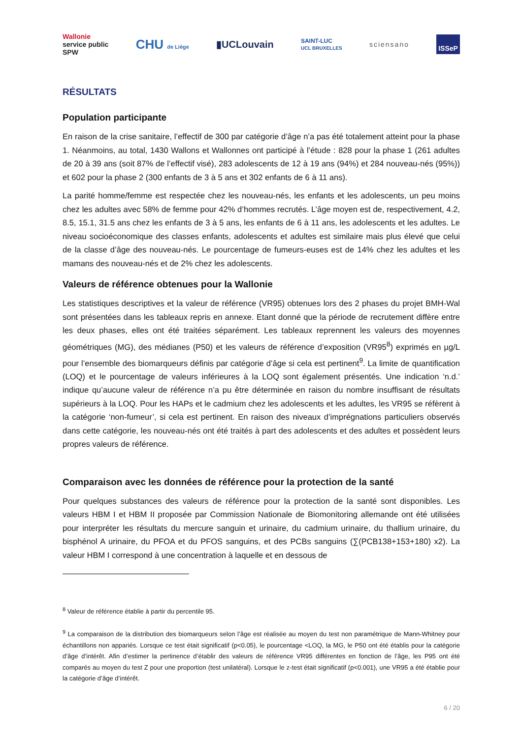Wallonie
service public
SPW CHU de Liège ▮UCLouvain SAINT-LUC
UCL BRUXELLES sciensano ISSeP
RÉSULTATS
Population participante
En raison de la crise sanitaire, l’effectif de 300 par catégorie d’âge n’a pas été totalement atteint pour la phase 1. Néanmoins, au total, 1430 Wallons et Wallonnes ont participé à l’étude : 828 pour la phase 1 (261 adultes de 20 à 39 ans (soit 87% de l’effectif visé), 283 adolescents de 12 à 19 ans (94%) et 284 nouveau-nés (95%)) et 602 pour la phase 2 (300 enfants de 3 à 5 ans et 302 enfants de 6 à 11 ans).
La parité homme/femme est respectée chez les nouveau-nés, les enfants et les adolescents, un peu moins chez les adultes avec 58% de femme pour 42% d’hommes recrutés. L’âge moyen est de, respectivement, 4.2, 8.5, 15.1, 31.5 ans chez les enfants de 3 à 5 ans, les enfants de 6 à 11 ans, les adolescents et les adultes. Le niveau socioéconomique des classes enfants, adolescents et adultes est similaire mais plus élevé que celui de la classe d’âge des nouveau-nés. Le pourcentage de fumeurs-euses est de 14% chez les adultes et les mamans des nouveau-nés et de 2% chez les adolescents.
Valeurs de référence obtenues pour la Wallonie
Les statistiques descriptives et la valeur de référence (VR95) obtenues lors des 2 phases du projet BMH-Wal sont présentées dans les tableaux repris en annexe. Etant donné que la période de recrutement diffère entre les deux phases, elles ont été traitées séparément. Les tableaux reprennent les valeurs des moyennes géométriques (MG), des médianes (P50) et les valeurs de référence d’exposition (VR95<sup>8</sup>) exprimés en µg/L pour l’ensemble des biomarqueurs définis par catégorie d’âge si cela est pertinent<sup>9</sup>. La limite de quantification (LOQ) et le pourcentage de valeurs inférieures à la LOQ sont également présentés. Une indication ‘n.d.’ indique qu’aucune valeur de référence n’a pu être déterminée en raison du nombre insuffisant de résultats supérieurs à la LOQ. Pour les HAPs et le cadmium chez les adolescents et les adultes, les VR95 se réfèrent à la catégorie ‘non-fumeur’, si cela est pertinent. En raison des niveaux d’imprégnations particuliers observés dans cette catégorie, les nouveau-nés ont été traités à part des adolescents et des adultes et possèdent leurs propres valeurs de référence.
Comparaison avec les données de référence pour la protection de la santé
Pour quelques substances des valeurs de référence pour la protection de la santé sont disponibles. Les valeurs HBM I et HBM II proposée par Commission Nationale de Biomonitoring allemande ont été utilisées pour interpréter les résultats du mercure sanguin et urinaire, du cadmium urinaire, du thallium urinaire, du bisphénol A urinaire, du PFOA et du PFOS sanguins, et des PCBs sanguins (∑(PCB138+153+180) x2). La valeur HBM I correspond à une concentration à laquelle et en dessous de
<sup>8</sup> Valeur de référence établie à partir du percentile 95.
<sup>9</sup> La comparaison de la distribution des biomarqueurs selon l’âge est réalisée au moyen du test non paramétrique de Mann-Whitney pour échantillons non appariés. Lorsque ce test était significatif (p<0.05), le pourcentage <LOQ, la MG, le P50 ont été établis pour la catégorie d’âge d’intérêt. Afin d’estimer la pertinence d’établir des valeurs de référence VR95 différentes en fonction de l’âge, les P95 ont été comparés au moyen du test Z pour une proportion (test unilatéral). Lorsque le z-test était significatif (p<0.001), une VR95 a été établie pour la catégorie d’âge d’intérêt.
6 / 20